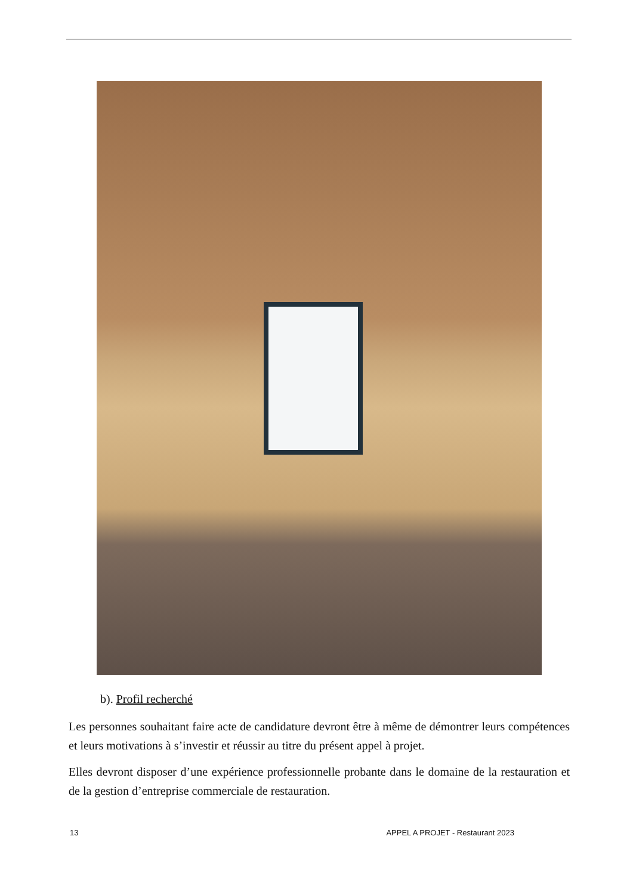b). Profil recherché
Les personnes souhaitant faire acte de candidature devront être à même de démontrer leurs compétences et leurs motivations à s’investir et réussir au titre du présent appel à projet.
Elles devront disposer d’une expérience professionnelle probante dans le domaine de la restauration et de la gestion d’entreprise commerciale de restauration.
13 APPEL A PROJET - Restaurant 2023